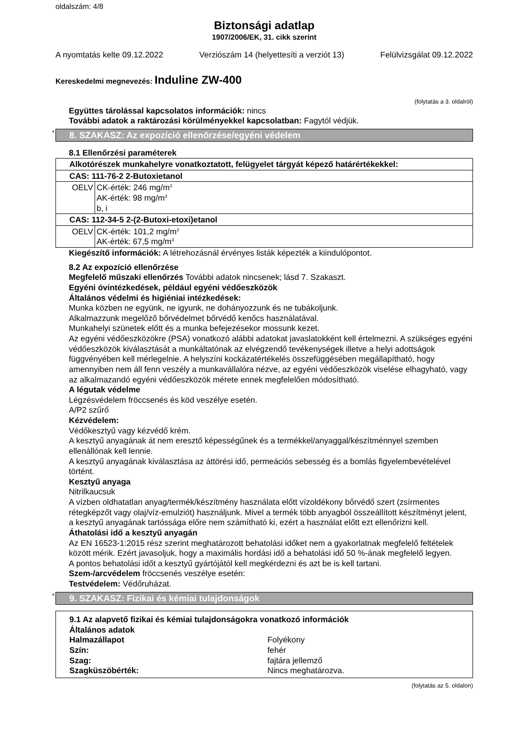oldalszám: 4/8
Biztonsági adatlap
1907/2006/EK, 31. cikk szerint
A nyomtatás kelte 09.12.2022 Verziószám 14 (helyettesíti a verziót 13) Felülvizsgálat 09.12.2022
Kereskedelmi megnevezés: Induline ZW-400
(folytatás a 3. oldalról)
Együttes tárolással kapcsolatos információk: nincs
További adatok a raktározási körülményekkel kapcsolatban: Fagytól védjük.
* 8. SZAKASZ: Az expozíció ellenőrzése/egyéni védelem
8.1 Ellenőrzési paraméterek
| Alkotórészek munkahelyre vonatkoztatott, felügyelet tárgyát képező határértékekkel: | |
| CAS: 111-76-2 2-Butoxietanol | |
| OELV | CK-érték: 246 mg/m<sup>3</sup> AK-érték: 98 mg/m<sup>3</sup> b, i |
| CAS: 112-34-5 2-(2-Butoxi-etoxi)etanol | |
| OELV | CK-érték: 101,2 mg/m<sup>3</sup> AK-érték: 67,5 mg/m<sup>3</sup> |
Kiegészítő információk: A létrehozásnál érvényes listák képezték a kiindulópontot.
8.2 Az expozíció ellenőrzése
Megfelelő műszaki ellenőrzés További adatok nincsenek; lásd 7. Szakaszt.
Egyéni óvintézkedések, például egyéni védőeszközök
Általános védelmi és higiéniai intézkedések:
Munka közben ne együnk, ne igyunk, ne dohányozzunk és ne tubákoljunk.
Alkalmazzunk megelőző bőrvédelmet bőrvédő kenőcs használatával.
Munkahelyi szünetek előtt és a munka befejezésekor mossunk kezet.
Az egyéni védőeszközökre (PSA) vonatkozó alábbi adatokat javaslatokként kell értelmezni. A szükséges egyéni védőeszközök kiválasztását a munkáltatónak az elvégzendő tevékenységek illetve a helyi adottságok függvényében kell mérlegelnie. A helyszíni kockázatértékelés összefüggésében megállapítható, hogy amennyiben nem áll fenn veszély a munkavállalóra nézve, az egyéni védőeszközök viselése elhagyható, vagy az alkalmazandó egyéni védőeszközök mérete ennek megfelelően módosítható.
A légutak védelme
Légzésvédelem fröccsenés és köd veszélye esetén.
A/P2 szűrő
Kézvédelem:
Védőkesztyű vagy kézvédő krém.
A kesztyű anyagának át nem eresztő képességűnek és a termékkel/anyaggal/készítménnyel szemben ellenállónak kell lennie.
A kesztyű anyagának kiválasztása az áttörési idő, permeációs sebesség és a bomlás figyelembevételével történt.
Kesztyű anyaga
Nitrilkaucsuk
A vízben oldhatatlan anyag/termék/készítmény használata előtt vízoldékony bőrvédő szert (zsírmentes rétegképzőt vagy olaj/víz-emulziót) használjunk. Mivel a termék több anyagból összeállított készítményt jelent, a kesztyű anyagának tartóssága előre nem számítható ki, ezért a használat előtt ezt ellenőrizni kell.
Áthatolási idő a kesztyű anyagán
Az EN 16523-1:2015 rész szerint meghatározott behatolási időket nem a gyakorlatnak megfelelő feltételek között mérik. Ezért javasoljuk, hogy a maximális hordási idő a behatolási idő 50 %-ának megfelelő legyen.
A pontos behatolási időt a kesztyű gyártójától kell megkérdezni és azt be is kell tartani.
Szem-/arcvédelem fröccsenés veszélye esetén:
Testvédelem: Védőruházat.
* 9. SZAKASZ: Fizikai és kémiai tulajdonságok
9.1 Az alapvető fizikai és kémiai tulajdonságokra vonatkozó információk
Általános adatok
Halmazállapot Folyékony
Szín: fehér
Szag: fajtára jellemző
Szagküszöbérték: Nincs meghatározva.
(folytatás az 5. oldalon)